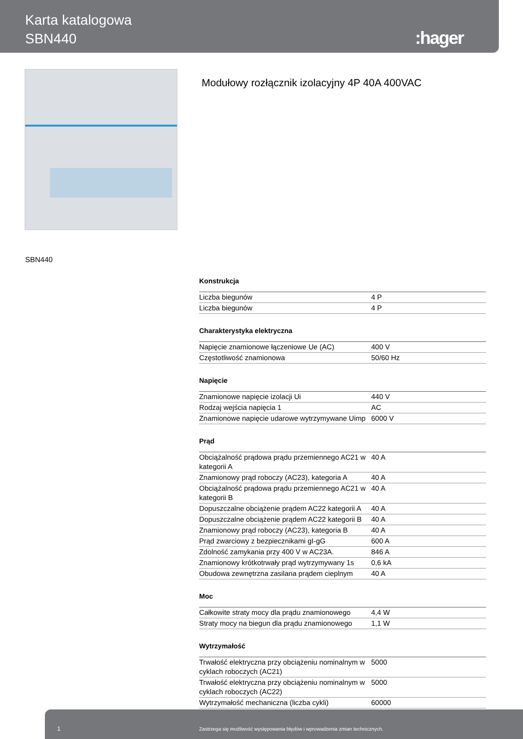Karta katalogowa
SBN440
:hager
Modułowy rozłącznik izolacyjny 4P 40A 400VAC
SBN440
Konstrukcja
| Liczba biegunów | 4 P |
| Liczba biegunów | 4 P |
Charakterystyka elektryczna
| Napięcie znamionowe łączeniowe Ue (AC) | 400 V |
| Częstotliwość znamionowa | 50/60 Hz |
Napięcie
| Znamionowe napięcie izolacji Ui | 440 V |
| Rodzaj wejścia napięcia 1 | AC |
| Znamionowe napięcie udarowe wytrzymywane Uimp | 6000 V |
Prąd
| Obciążalność prądowa prądu przemiennego AC21 w kategorii A | 40 A |
| Znamionowy prąd roboczy (AC23), kategoria A | 40 A |
| Obciążalność prądowa prądu przemiennego AC21 w kategorii B | 40 A |
| Dopuszczalne obciążenie prądem AC22 kategorii A | 40 A |
| Dopuszczalne obciążenie prądem AC22 kategorii B | 40 A |
| Znamionowy prąd roboczy (AC23), kategoria B | 40 A |
| Prąd zwarciowy z bezpiecznikami gI-gG | 600 A |
| Zdolność zamykania przy 400 V w AC23A. | 846 A |
| Znamionowy krótkotrwały prąd wytrzymywany 1s | 0,6 kA |
| Obudowa zewnętrzna zasilana prądem cieplnym | 40 A |
Moc
| Całkowite straty mocy dla prądu znamionowego | 4,4 W |
| Straty mocy na biegun dla prądu znamionowego | 1,1 W |
Wytrzymałość
| Trwałość elektryczna przy obciążeniu nominalnym w cyklach roboczych (AC21) | 5000 |
| Trwałość elektryczna przy obciążeniu nominalnym w cyklach roboczych (AC22) | 5000 |
| Wytrzymałość mechaniczna (liczba cykli) | 60000 |
1 Zastrzega się możliwość występowania błędów i wprowadzenia zmian technicznych.